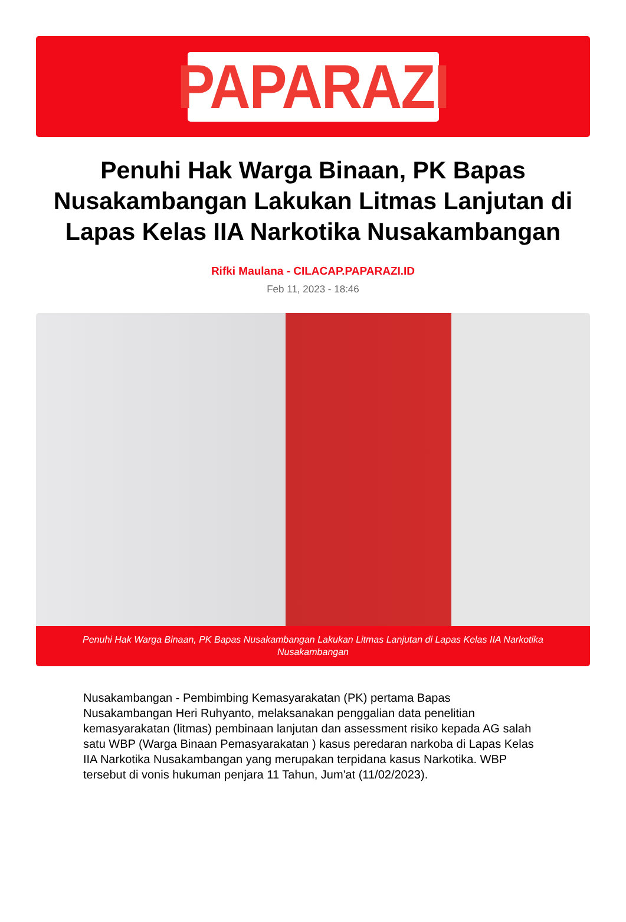PAPARAZI
Penuhi Hak Warga Binaan, PK Bapas Nusakambangan Lakukan Litmas Lanjutan di Lapas Kelas IIA Narkotika Nusakambangan
Rifki Maulana - CILACAP.PAPARAZI.ID
Feb 11, 2023 - 18:46
Penuhi Hak Warga Binaan, PK Bapas Nusakambangan Lakukan Litmas Lanjutan di Lapas Kelas IIA Narkotika Nusakambangan
Nusakambangan - Pembimbing Kemasyarakatan (PK) pertama Bapas Nusakambangan Heri Ruhyanto, melaksanakan penggalian data penelitian kemasyarakatan (litmas) pembinaan lanjutan dan assessment risiko kepada AG salah satu WBP (Warga Binaan Pemasyarakatan ) kasus peredaran narkoba di Lapas Kelas IIA Narkotika Nusakambangan yang merupakan terpidana kasus Narkotika. WBP tersebut di vonis hukuman penjara 11 Tahun, Jum'at (11/02/2023).